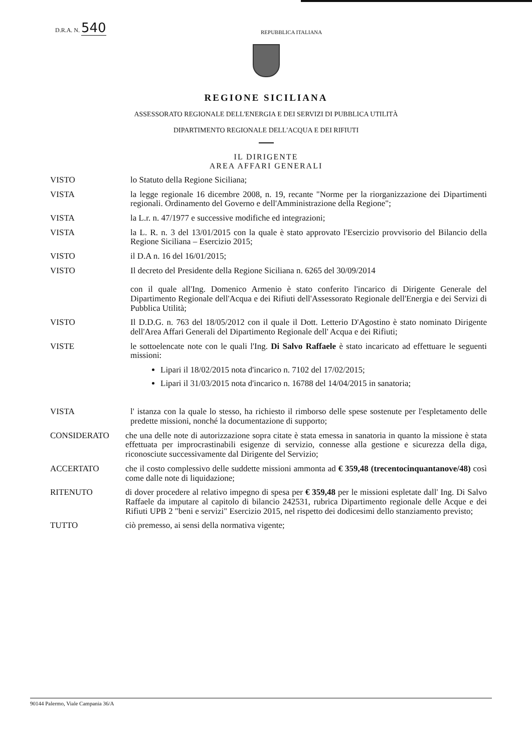D.R.A. N. 540
REPUBBLICA ITALIANA
REGIONE SICILIANA
ASSESSORATO REGIONALE DELL'ENERGIA E DEI SERVIZI DI PUBBLICA UTILITÀ
DIPARTIMENTO REGIONALE DELL'ACQUA E DEI RIFIUTI
IL DIRIGENTE
AREA AFFARI GENERALI
VISTO lo Statuto della Regione Siciliana;
VISTA la legge regionale 16 dicembre 2008, n. 19, recante "Norme per la riorganizzazione dei Dipartimenti regionali. Ordinamento del Governo e dell'Amministrazione della Regione";
VISTA la L.r. n. 47/1977 e successive modifiche ed integrazioni;
VISTA la L. R. n. 3 del 13/01/2015 con la quale è stato approvato l'Esercizio provvisorio del Bilancio della Regione Siciliana – Esercizio 2015;
VISTO il D.A n. 16 del 16/01/2015;
VISTO Il decreto del Presidente della Regione Siciliana n. 6265 del 30/09/2014
con il quale all'Ing. Domenico Armenio è stato conferito l'incarico di Dirigente Generale del Dipartimento Regionale dell'Acqua e dei Rifiuti dell'Assessorato Regionale dell'Energia e dei Servizi di Pubblica Utilità;
VISTO Il D.D.G. n. 763 del 18/05/2012 con il quale il Dott. Letterio D'Agostino è stato nominato Dirigente dell'Area Affari Generali del Dipartimento Regionale dell' Acqua e dei Rifiuti;
VISTE le sottoelencate note con le quali l'Ing. Di Salvo Raffaele è stato incaricato ad effettuare le seguenti missioni:
Lipari il 18/02/2015 nota d'incarico n. 7102 del 17/02/2015;
Lipari il 31/03/2015 nota d'incarico n. 16788 del 14/04/2015 in sanatoria;
VISTA l' istanza con la quale lo stesso, ha richiesto il rimborso delle spese sostenute per l'espletamento delle predette missioni, nonché la documentazione di supporto;
CONSIDERATO che una delle note di autorizzazione sopra citate è stata emessa in sanatoria in quanto la missione è stata effettuata per improcrastinabili esigenze di servizio, connesse alla gestione e sicurezza della diga, riconosciute successivamente dal Dirigente del Servizio;
ACCERTATO che il costo complessivo delle suddette missioni ammonta ad € 359,48 (trecentocinquantanove/48) così come dalle note di liquidazione;
RITENUTO di dover procedere al relativo impegno di spesa per € 359,48 per le missioni espletate dall' Ing. Di Salvo Raffaele da imputare al capitolo di bilancio 242531, rubrica Dipartimento regionale delle Acque e dei Rifiuti UPB 2 "beni e servizi" Esercizio 2015, nel rispetto dei dodicesimi dello stanziamento previsto;
TUTTO ciò premesso, ai sensi della normativa vigente;
90144 Palermo, Viale Campania 36/A